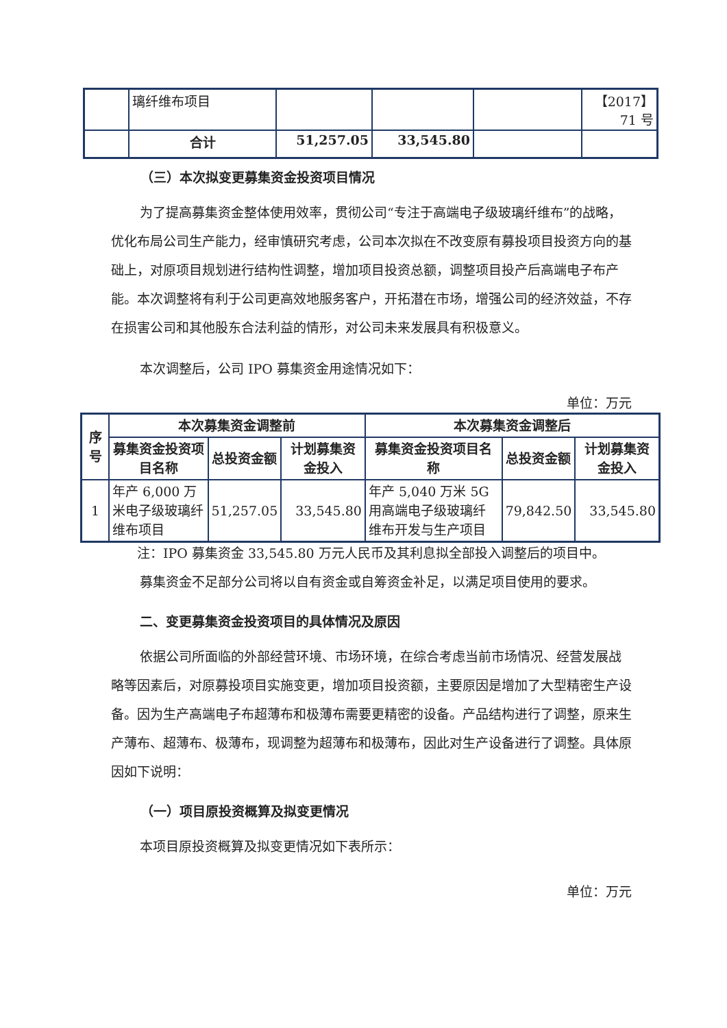| | 璃纤维布项目 | | | | 【2017】71 号 |
| | 合计 | 51,257.05 | 33,545.80 | | |
（三）本次拟变更募集资金投资项目情况
为了提高募集资金整体使用效率，贯彻公司“专注于高端电子级玻璃纤维布”的战略，优化布局公司生产能力，经审慎研究考虑，公司本次拟在不改变原有募投项目投资方向的基础上，对原项目规划进行结构性调整，增加项目投资总额，调整项目投产后高端电子布产能。本次调整将有利于公司更高效地服务客户，开拓潜在市场，增强公司的经济效益，不存在损害公司和其他股东合法利益的情形，对公司未来发展具有积极意义。
本次调整后，公司 IPO 募集资金用途情况如下：
单位：万元
| 序号 | 本次募集资金调整前 | | | 本次募集资金调整后 | | |
| --- | --- | --- | --- | --- | --- | --- |
| | 募集资金投资项目名称 | 总投资金额 | 计划募集资金投入 | 募集资金投资项目名称 | 总投资金额 | 计划募集资金投入 |
| 1 | 年产 6,000 万米电子级玻璃纤维布项目 | 51,257.05 | 33,545.80 | 年产 5,040 万米 5G 用高端电子级玻璃纤维布开发与生产项目 | 79,842.50 | 33,545.80 |
注：IPO 募集资金 33,545.80 万元人民币及其利息拟全部投入调整后的项目中。
募集资金不足部分公司将以自有资金或自筹资金补足，以满足项目使用的要求。
二、变更募集资金投资项目的具体情况及原因
依据公司所面临的外部经营环境、市场环境，在综合考虑当前市场情况、经营发展战略等因素后，对原募投项目实施变更，增加项目投资额，主要原因是增加了大型精密生产设备。因为生产高端电子布超薄布和极薄布需要更精密的设备。产品结构进行了调整，原来生产薄布、超薄布、极薄布，现调整为超薄布和极薄布，因此对生产设备进行了调整。具体原因如下说明：
（一）项目原投资概算及拟变更情况
本项目原投资概算及拟变更情况如下表所示：
单位：万元